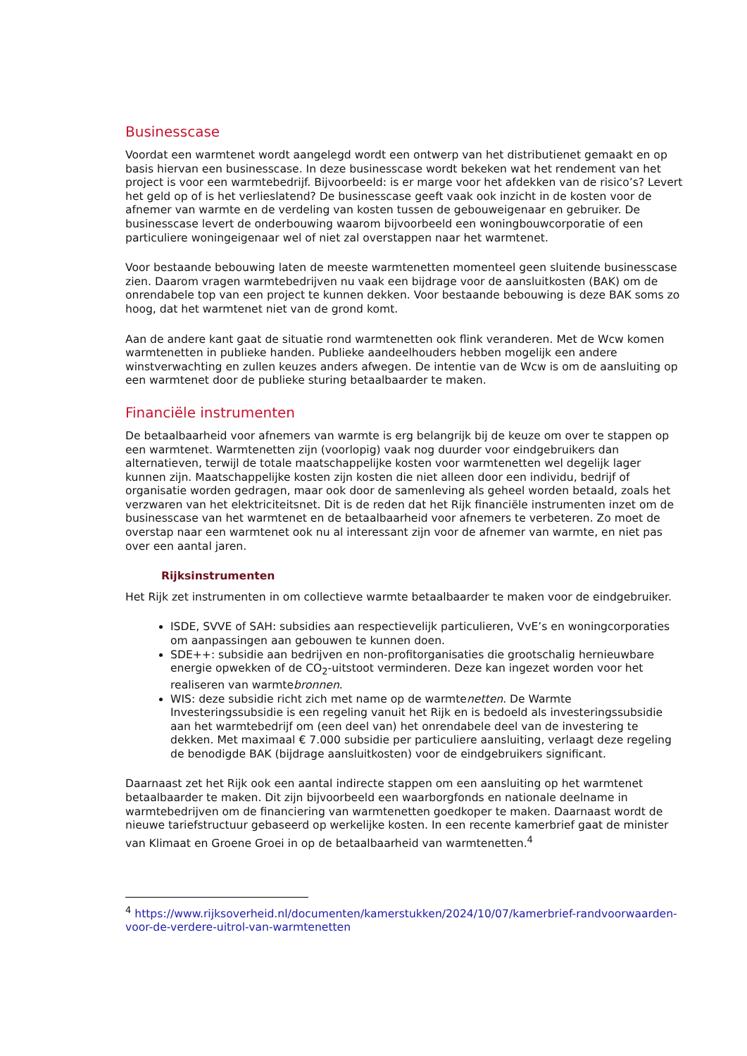Businesscase
Voordat een warmtenet wordt aangelegd wordt een ontwerp van het distributienet gemaakt en op basis hiervan een businesscase. In deze businesscase wordt bekeken wat het rendement van het project is voor een warmtebedrijf. Bijvoorbeeld: is er marge voor het afdekken van de risico’s? Levert het geld op of is het verlieslatend? De businesscase geeft vaak ook inzicht in de kosten voor de afnemer van warmte en de verdeling van kosten tussen de gebouweigenaar en gebruiker. De businesscase levert de onderbouwing waarom bijvoorbeeld een woningbouwcorporatie of een particuliere woningeigenaar wel of niet zal overstappen naar het warmtenet.
Voor bestaande bebouwing laten de meeste warmtenetten momenteel geen sluitende businesscase zien. Daarom vragen warmtebedrijven nu vaak een bijdrage voor de aansluitkosten (BAK) om de onrendabele top van een project te kunnen dekken. Voor bestaande bebouwing is deze BAK soms zo hoog, dat het warmtenet niet van de grond komt.
Aan de andere kant gaat de situatie rond warmtenetten ook flink veranderen. Met de Wcw komen warmtenetten in publieke handen. Publieke aandeelhouders hebben mogelijk een andere winstverwachting en zullen keuzes anders afwegen. De intentie van de Wcw is om de aansluiting op een warmtenet door de publieke sturing betaalbaarder te maken.
Financiële instrumenten
De betaalbaarheid voor afnemers van warmte is erg belangrijk bij de keuze om over te stappen op een warmtenet. Warmtenetten zijn (voorlopig) vaak nog duurder voor eindgebruikers dan alternatieven, terwijl de totale maatschappelijke kosten voor warmtenetten wel degelijk lager kunnen zijn. Maatschappelijke kosten zijn kosten die niet alleen door een individu, bedrijf of organisatie worden gedragen, maar ook door de samenleving als geheel worden betaald, zoals het verzwaren van het elektriciteitsnet. Dit is de reden dat het Rijk financiële instrumenten inzet om de businesscase van het warmtenet en de betaalbaarheid voor afnemers te verbeteren. Zo moet de overstap naar een warmtenet ook nu al interessant zijn voor de afnemer van warmte, en niet pas over een aantal jaren.
Rijksinstrumenten
Het Rijk zet instrumenten in om collectieve warmte betaalbaarder te maken voor de eindgebruiker.
ISDE, SVVE of SAH: subsidies aan respectievelijk particulieren, VvE’s en woningcorporaties om aanpassingen aan gebouwen te kunnen doen.
SDE++: subsidie aan bedrijven en non-profitorganisaties die grootschalig hernieuwbare energie opwekken of de CO<sub>2</sub>-uitstoot verminderen. Deze kan ingezet worden voor het realiseren van warmtebronnen.
WIS: deze subsidie richt zich met name op de warmtenetten. De Warmte Investeringssubsidie is een regeling vanuit het Rijk en is bedoeld als investeringssubsidie aan het warmtebedrijf om (een deel van) het onrendabele deel van de investering te dekken. Met maximaal € 7.000 subsidie per particuliere aansluiting, verlaagt deze regeling de benodigde BAK (bijdrage aansluitkosten) voor de eindgebruikers significant.
Daarnaast zet het Rijk ook een aantal indirecte stappen om een aansluiting op het warmtenet betaalbaarder te maken. Dit zijn bijvoorbeeld een waarborgfonds en nationale deelname in warmtebedrijven om de financiering van warmtenetten goedkoper te maken. Daarnaast wordt de nieuwe tariefstructuur gebaseerd op werkelijke kosten. In een recente kamerbrief gaat de minister van Klimaat en Groene Groei in op de betaalbaarheid van warmtenetten.<sup>4</sup>
<sup>4</sup> https://www.rijksoverheid.nl/documenten/kamerstukken/2024/10/07/kamerbrief-randvoorwaarden-voor-de-verdere-uitrol-van-warmtenetten